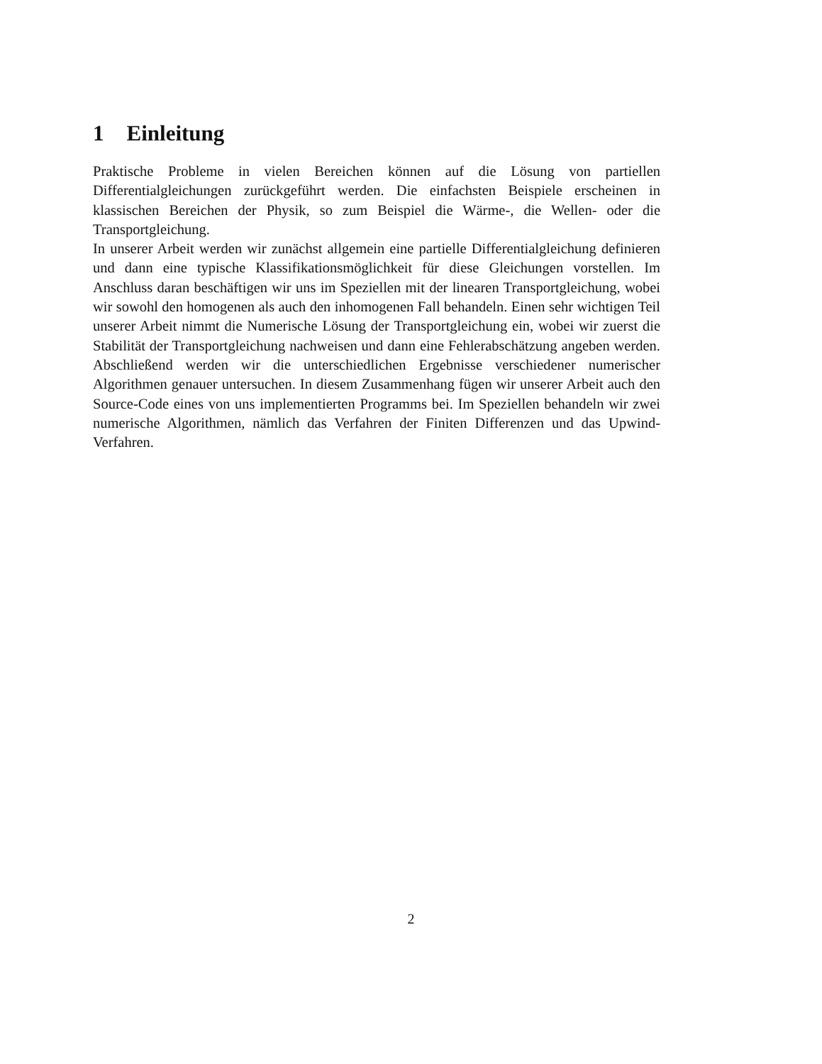1 Einleitung
Praktische Probleme in vielen Bereichen können auf die Lösung von partiellen Differentialgleichungen zurückgeführt werden. Die einfachsten Beispiele erscheinen in klassischen Bereichen der Physik, so zum Beispiel die Wärme-, die Wellen- oder die Transportgleichung.
In unserer Arbeit werden wir zunächst allgemein eine partielle Differentialgleichung definieren und dann eine typische Klassifikationsmöglichkeit für diese Gleichungen vorstellen. Im Anschluss daran beschäftigen wir uns im Speziellen mit der linearen Transportgleichung, wobei wir sowohl den homogenen als auch den inhomogenen Fall behandeln. Einen sehr wichtigen Teil unserer Arbeit nimmt die Numerische Lösung der Transportgleichung ein, wobei wir zuerst die Stabilität der Transportgleichung nachweisen und dann eine Fehlerabschätzung angeben werden. Abschließend werden wir die unterschiedlichen Ergebnisse verschiedener numerischer Algorithmen genauer untersuchen. In diesem Zusammenhang fügen wir unserer Arbeit auch den Source-Code eines von uns implementierten Programms bei. Im Speziellen behandeln wir zwei numerische Algorithmen, nämlich das Verfahren der Finiten Differenzen und das Upwind-Verfahren.
2